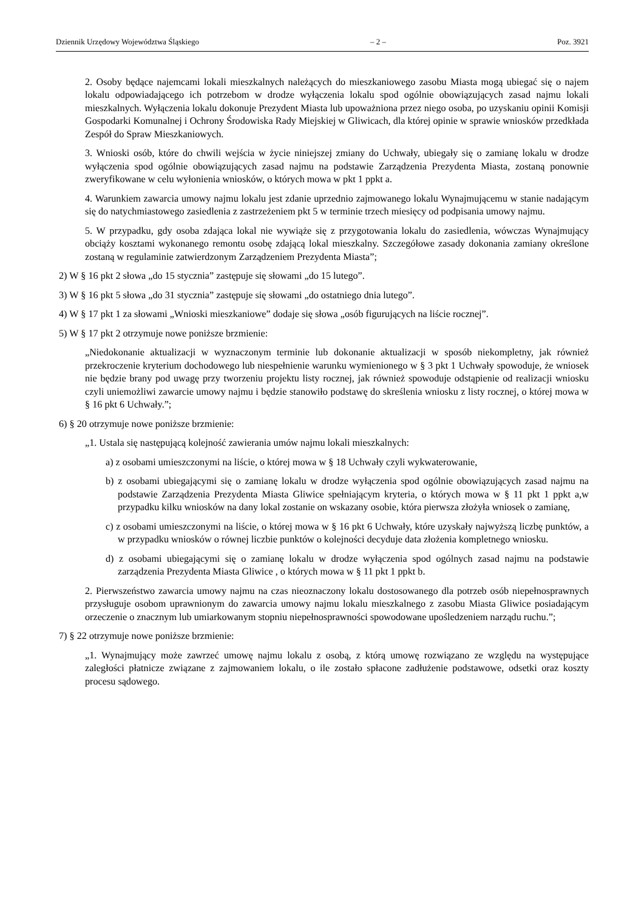Dziennik Urzędowy Województwa Śląskiego – 2 – Poz. 3921
2. Osoby będące najemcami lokali mieszkalnych należących do mieszkaniowego zasobu Miasta mogą ubiegać się o najem lokalu odpowiadającego ich potrzebom w drodze wyłączenia lokalu spod ogólnie obowiązujących zasad najmu lokali mieszkalnych. Wyłączenia lokalu dokonuje Prezydent Miasta lub upoważniona przez niego osoba, po uzyskaniu opinii Komisji Gospodarki Komunalnej i Ochrony Środowiska Rady Miejskiej w Gliwicach, dla której opinie w sprawie wniosków przedkłada Zespół do Spraw Mieszkaniowych.
3. Wnioski osób, które do chwili wejścia w życie niniejszej zmiany do Uchwały, ubiegały się o zamianę lokalu w drodze wyłączenia spod ogólnie obowiązujących zasad najmu na podstawie Zarządzenia Prezydenta Miasta, zostaną ponownie zweryfikowane w celu wyłonienia wniosków, o których mowa w pkt 1 ppkt a.
4. Warunkiem zawarcia umowy najmu lokalu jest zdanie uprzednio zajmowanego lokalu Wynajmującemu w stanie nadającym się do natychmiastowego zasiedlenia z zastrzeżeniem pkt 5 w terminie trzech miesięcy od podpisania umowy najmu.
5. W przypadku, gdy osoba zdająca lokal nie wywiąże się z przygotowania lokalu do zasiedlenia, wówczas Wynajmujący obciąży kosztami wykonanego remontu osobę zdającą lokal mieszkalny. Szczegółowe zasady dokonania zamiany określone zostaną w regulaminie zatwierdzonym Zarządzeniem Prezydenta Miasta”;
2) W § 16 pkt 2 słowa „do 15 stycznia” zastępuje się słowami „do 15 lutego”.
3) W § 16 pkt 5 słowa „do 31 stycznia” zastępuje się słowami „do ostatniego dnia lutego”.
4) W § 17 pkt 1 za słowami „Wnioski mieszkaniowe” dodaje się słowa „osób figurujących na liście rocznej”.
5) W § 17 pkt 2 otrzymuje nowe poniższe brzmienie:
„Niedokonanie aktualizacji w wyznaczonym terminie lub dokonanie aktualizacji w sposób niekompletny, jak również przekroczenie kryterium dochodowego lub niespełnienie warunku wymienionego w § 3 pkt 1 Uchwały spowoduje, że wniosek nie będzie brany pod uwagę przy tworzeniu projektu listy rocznej, jak również spowoduje odstąpienie od realizacji wniosku czyli uniemożliwi zawarcie umowy najmu i będzie stanowiło podstawę do skreślenia wniosku z listy rocznej, o której mowa w § 16 pkt 6 Uchwały.”;
6) § 20 otrzymuje nowe poniższe brzmienie:
„1. Ustala się następującą kolejność zawierania umów najmu lokali mieszkalnych:
a) z osobami umieszczonymi na liście, o której mowa w § 18 Uchwały czyli wykwaterowanie,
b) z osobami ubiegającymi się o zamianę lokalu w drodze wyłączenia spod ogólnie obowiązujących zasad najmu na podstawie Zarządzenia Prezydenta Miasta Gliwice spełniającym kryteria, o których mowa w § 11 pkt 1 ppkt a,w przypadku kilku wniosków na dany lokal zostanie on wskazany osobie, która pierwsza złożyła wniosek o zamianę,
c) z osobami umieszczonymi na liście, o której mowa w § 16 pkt 6 Uchwały, które uzyskały najwyższą liczbę punktów, a w przypadku wniosków o równej liczbie punktów o kolejności decyduje data złożenia kompletnego wniosku.
d) z osobami ubiegającymi się o zamianę lokalu w drodze wyłączenia spod ogólnych zasad najmu na podstawie zarządzenia Prezydenta Miasta Gliwice , o których mowa w § 11 pkt 1 ppkt b.
2. Pierwszeństwo zawarcia umowy najmu na czas nieoznaczony lokalu dostosowanego dla potrzeb osób niepełnosprawnych przysługuje osobom uprawnionym do zawarcia umowy najmu lokalu mieszkalnego z zasobu Miasta Gliwice posiadającym orzeczenie o znacznym lub umiarkowanym stopniu niepełnosprawności spowodowane upośledzeniem narządu ruchu.”;
7) § 22 otrzymuje nowe poniższe brzmienie:
„1. Wynajmujący może zawrzeć umowę najmu lokalu z osobą, z którą umowę rozwiązano ze względu na występujące zaległości płatnicze związane z zajmowaniem lokalu, o ile zostało spłacone zadłużenie podstawowe, odsetki oraz koszty procesu sądowego.